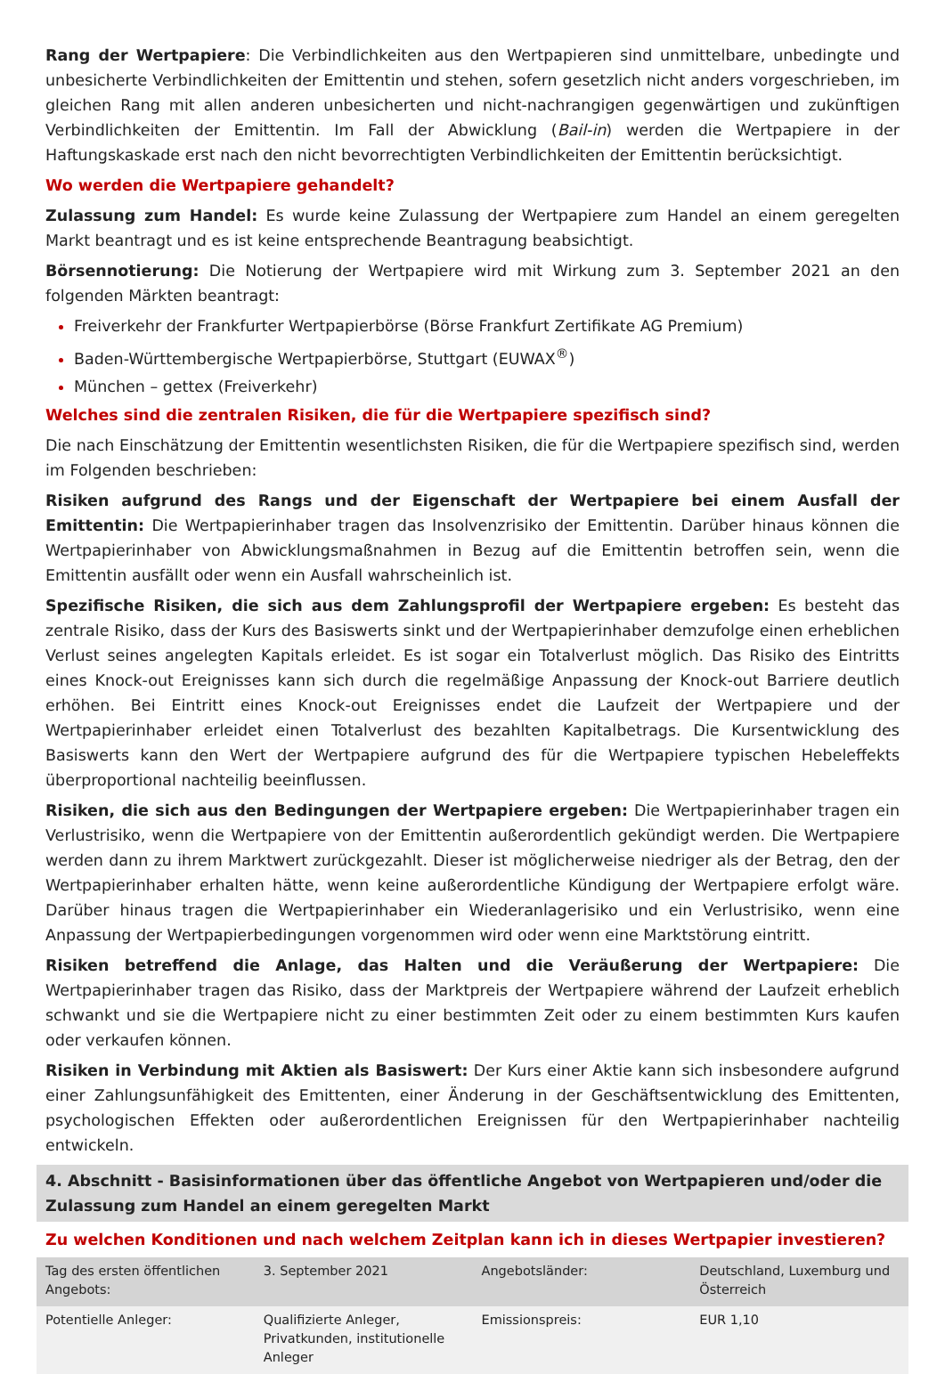Rang der Wertpapiere: Die Verbindlichkeiten aus den Wertpapieren sind unmittelbare, unbedingte und unbesicherte Verbindlichkeiten der Emittentin und stehen, sofern gesetzlich nicht anders vorgeschrieben, im gleichen Rang mit allen anderen unbesicherten und nicht-nachrangigen gegenwärtigen und zukünftigen Verbindlichkeiten der Emittentin. Im Fall der Abwicklung (Bail-in) werden die Wertpapiere in der Haftungskaskade erst nach den nicht bevorrechtigten Verbindlichkeiten der Emittentin berücksichtigt.
Wo werden die Wertpapiere gehandelt?
Zulassung zum Handel: Es wurde keine Zulassung der Wertpapiere zum Handel an einem geregelten Markt beantragt und es ist keine entsprechende Beantragung beabsichtigt.
Börsennotierung: Die Notierung der Wertpapiere wird mit Wirkung zum 3. September 2021 an den folgenden Märkten beantragt:
Freiverkehr der Frankfurter Wertpapierbörse (Börse Frankfurt Zertifikate AG Premium)
Baden-Württembergische Wertpapierbörse, Stuttgart (EUWAX<sup>®</sup>)
München – gettex (Freiverkehr)
Welches sind die zentralen Risiken, die für die Wertpapiere spezifisch sind?
Die nach Einschätzung der Emittentin wesentlichsten Risiken, die für die Wertpapiere spezifisch sind, werden im Folgenden beschrieben:
Risiken aufgrund des Rangs und der Eigenschaft der Wertpapiere bei einem Ausfall der Emittentin: Die Wertpapierinhaber tragen das Insolvenzrisiko der Emittentin. Darüber hinaus können die Wertpapierinhaber von Abwicklungsmaßnahmen in Bezug auf die Emittentin betroffen sein, wenn die Emittentin ausfällt oder wenn ein Ausfall wahrscheinlich ist.
Spezifische Risiken, die sich aus dem Zahlungsprofil der Wertpapiere ergeben: Es besteht das zentrale Risiko, dass der Kurs des Basiswerts sinkt und der Wertpapierinhaber demzufolge einen erheblichen Verlust seines angelegten Kapitals erleidet. Es ist sogar ein Totalverlust möglich. Das Risiko des Eintritts eines Knock-out Ereignisses kann sich durch die regelmäßige Anpassung der Knock-out Barriere deutlich erhöhen. Bei Eintritt eines Knock-out Ereignisses endet die Laufzeit der Wertpapiere und der Wertpapierinhaber erleidet einen Totalverlust des bezahlten Kapitalbetrags. Die Kursentwicklung des Basiswerts kann den Wert der Wertpapiere aufgrund des für die Wertpapiere typischen Hebeleffekts überproportional nachteilig beeinflussen.
Risiken, die sich aus den Bedingungen der Wertpapiere ergeben: Die Wertpapierinhaber tragen ein Verlustrisiko, wenn die Wertpapiere von der Emittentin außerordentlich gekündigt werden. Die Wertpapiere werden dann zu ihrem Marktwert zurückgezahlt. Dieser ist möglicherweise niedriger als der Betrag, den der Wertpapierinhaber erhalten hätte, wenn keine außerordentliche Kündigung der Wertpapiere erfolgt wäre. Darüber hinaus tragen die Wertpapierinhaber ein Wiederanlagerisiko und ein Verlustrisiko, wenn eine Anpassung der Wertpapierbedingungen vorgenommen wird oder wenn eine Marktstörung eintritt.
Risiken betreffend die Anlage, das Halten und die Veräußerung der Wertpapiere: Die Wertpapierinhaber tragen das Risiko, dass der Marktpreis der Wertpapiere während der Laufzeit erheblich schwankt und sie die Wertpapiere nicht zu einer bestimmten Zeit oder zu einem bestimmten Kurs kaufen oder verkaufen können.
Risiken in Verbindung mit Aktien als Basiswert: Der Kurs einer Aktie kann sich insbesondere aufgrund einer Zahlungsunfähigkeit des Emittenten, einer Änderung in der Geschäftsentwicklung des Emittenten, psychologischen Effekten oder außerordentlichen Ereignissen für den Wertpapierinhaber nachteilig entwickeln.
4. Abschnitt - Basisinformationen über das öffentliche Angebot von Wertpapieren und/oder die Zulassung zum Handel an einem geregelten Markt
Zu welchen Konditionen und nach welchem Zeitplan kann ich in dieses Wertpapier investieren?
| Tag des ersten öffentlichen Angebots: | 3. September 2021 | Angebotsländer: | Deutschland, Luxemburg und Österreich |
| Potentielle Anleger: | Qualifizierte Anleger, Privatkunden, institutionelle Anleger | Emissionspreis: | EUR 1,10 |